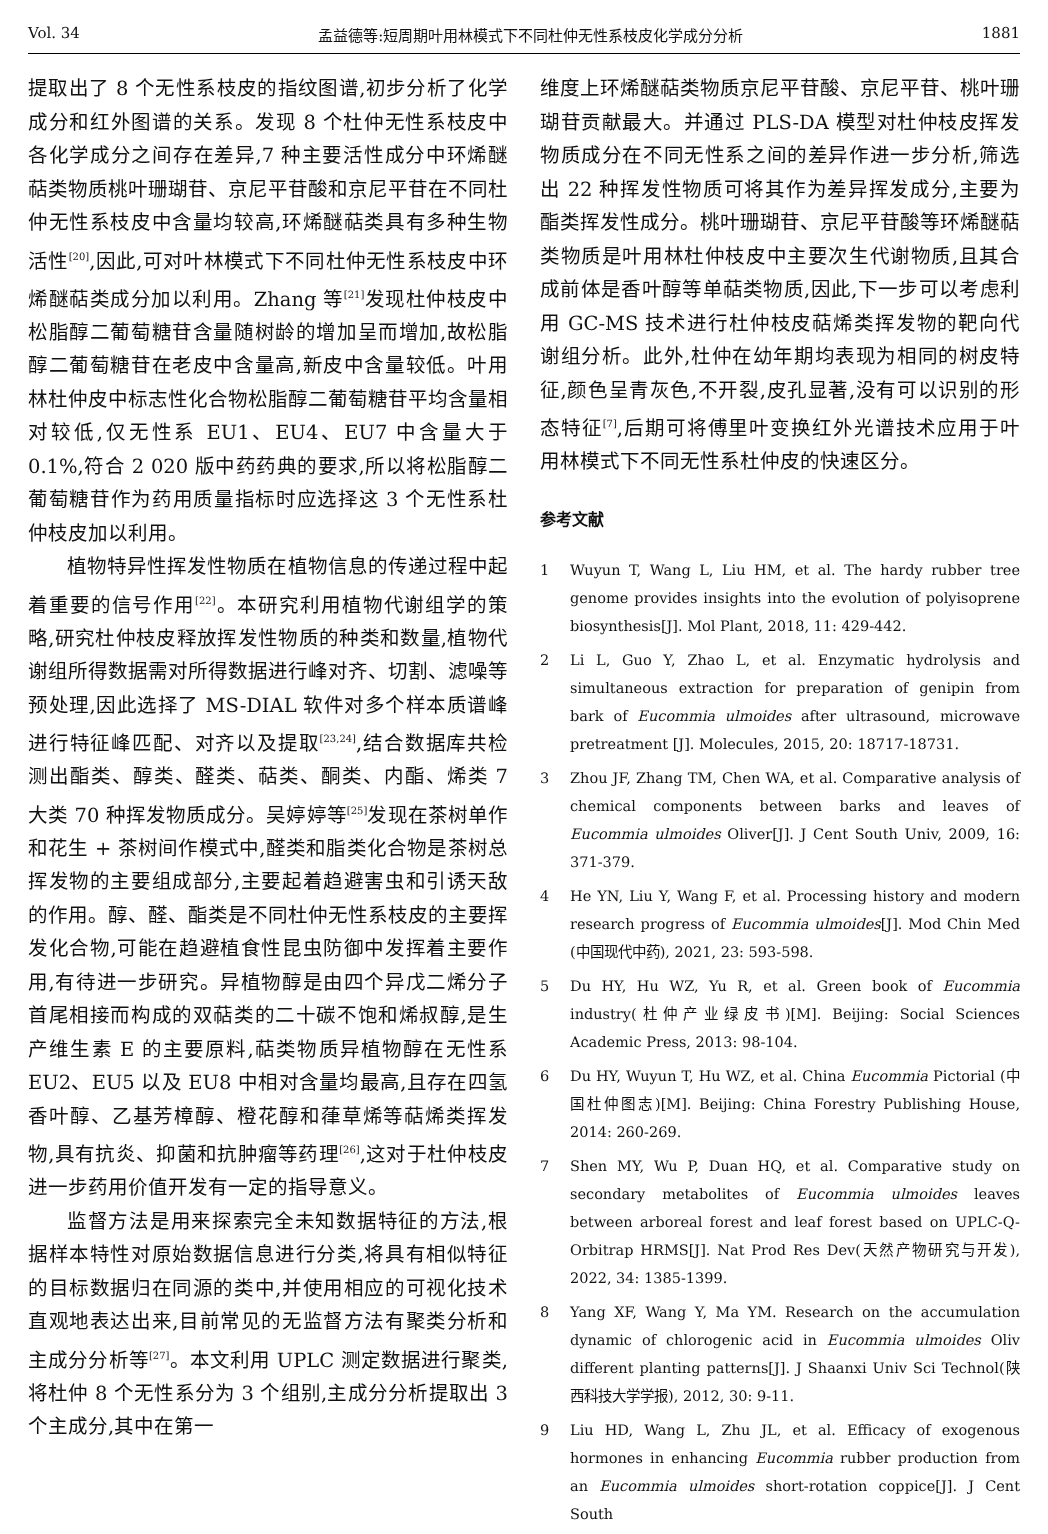Vol. 34 孟益德等:短周期叶用林模式下不同杜仲无性系枝皮化学成分分析 1881
提取出了 8 个无性系枝皮的指纹图谱,初步分析了化学成分和红外图谱的关系。发现 8 个杜仲无性系枝皮中各化学成分之间存在差异,7 种主要活性成分中环烯醚萜类物质桃叶珊瑚苷、京尼平苷酸和京尼平苷在不同杜仲无性系枝皮中含量均较高,环烯醚萜类具有多种生物活性<sup>[20]</sup>,因此,可对叶林模式下不同杜仲无性系枝皮中环烯醚萜类成分加以利用。Zhang 等<sup>[21]</sup>发现杜仲枝皮中松脂醇二葡萄糖苷含量随树龄的增加呈而增加,故松脂醇二葡萄糖苷在老皮中含量高,新皮中含量较低。叶用林杜仲皮中标志性化合物松脂醇二葡萄糖苷平均含量相对较低,仅无性系 EU1、EU4、EU7 中含量大于 0.1%,符合 2 020 版中药药典的要求,所以将松脂醇二葡萄糖苷作为药用质量指标时应选择这 3 个无性系杜仲枝皮加以利用。
植物特异性挥发性物质在植物信息的传递过程中起着重要的信号作用<sup>[22]</sup>。本研究利用植物代谢组学的策略,研究杜仲枝皮释放挥发性物质的种类和数量,植物代谢组所得数据需对所得数据进行峰对齐、切割、滤噪等预处理,因此选择了 MS-DIAL 软件对多个样本质谱峰进行特征峰匹配、对齐以及提取<sup>[23,24]</sup>,结合数据库共检测出酯类、醇类、醛类、萜类、酮类、内酯、烯类 7 大类 70 种挥发物质成分。吴婷婷等<sup>[25]</sup>发现在茶树单作和花生 + 茶树间作模式中,醛类和脂类化合物是茶树总挥发物的主要组成部分,主要起着趋避害虫和引诱天敌的作用。醇、醛、酯类是不同杜仲无性系枝皮的主要挥发化合物,可能在趋避植食性昆虫防御中发挥着主要作用,有待进一步研究。异植物醇是由四个异戊二烯分子首尾相接而构成的双萜类的二十碳不饱和烯叔醇,是生产维生素 E 的主要原料,萜类物质异植物醇在无性系 EU2、EU5 以及 EU8 中相对含量均最高,且存在四氢香叶醇、乙基芳樟醇、橙花醇和葎草烯等萜烯类挥发物,具有抗炎、抑菌和抗肿瘤等药理<sup>[26]</sup>,这对于杜仲枝皮进一步药用价值开发有一定的指导意义。
监督方法是用来探索完全未知数据特征的方法,根据样本特性对原始数据信息进行分类,将具有相似特征的目标数据归在同源的类中,并使用相应的可视化技术直观地表达出来,目前常见的无监督方法有聚类分析和主成分分析等<sup>[27]</sup>。本文利用 UPLC 测定数据进行聚类,将杜仲 8 个无性系分为 3 个组别,主成分分析提取出 3 个主成分,其中在第一
维度上环烯醚萜类物质京尼平苷酸、京尼平苷、桃叶珊瑚苷贡献最大。并通过 PLS-DA 模型对杜仲枝皮挥发物质成分在不同无性系之间的差异作进一步分析,筛选出 22 种挥发性物质可将其作为差异挥发成分,主要为酯类挥发性成分。桃叶珊瑚苷、京尼平苷酸等环烯醚萜类物质是叶用林杜仲枝皮中主要次生代谢物质,且其合成前体是香叶醇等单萜类物质,因此,下一步可以考虑利用 GC-MS 技术进行杜仲枝皮萜烯类挥发物的靶向代谢组分析。此外,杜仲在幼年期均表现为相同的树皮特征,颜色呈青灰色,不开裂,皮孔显著,没有可以识别的形态特征<sup>[7]</sup>,后期可将傅里叶变换红外光谱技术应用于叶用林模式下不同无性系杜仲皮的快速区分。
参考文献
1 Wuyun T, Wang L, Liu HM, et al. The hardy rubber tree genome provides insights into the evolution of polyisoprene biosynthesis[J]. Mol Plant, 2018, 11: 429-442.
2 Li L, Guo Y, Zhao L, et al. Enzymatic hydrolysis and simultaneous extraction for preparation of genipin from bark of Eucommia ulmoides after ultrasound, microwave pretreatment [J]. Molecules, 2015, 20: 18717-18731.
3 Zhou JF, Zhang TM, Chen WA, et al. Comparative analysis of chemical components between barks and leaves of Eucommia ulmoides Oliver[J]. J Cent South Univ, 2009, 16: 371-379.
4 He YN, Liu Y, Wang F, et al. Processing history and modern research progress of Eucommia ulmoides[J]. Mod Chin Med (中国现代中药), 2021, 23: 593-598.
5 Du HY, Hu WZ, Yu R, et al. Green book of Eucommia industry(杜仲产业绿皮书)[M]. Beijing: Social Sciences Academic Press, 2013: 98-104.
6 Du HY, Wuyun T, Hu WZ, et al. China Eucommia Pictorial (中国杜仲图志)[M]. Beijing: China Forestry Publishing House, 2014: 260-269.
7 Shen MY, Wu P, Duan HQ, et al. Comparative study on secondary metabolites of Eucommia ulmoides leaves between arboreal forest and leaf forest based on UPLC-Q-Orbitrap HRMS[J]. Nat Prod Res Dev(天然产物研究与开发), 2022, 34: 1385-1399.
8 Yang XF, Wang Y, Ma YM. Research on the accumulation dynamic of chlorogenic acid in Eucommia ulmoides Oliv different planting patterns[J]. J Shaanxi Univ Sci Technol(陕西科技大学学报), 2012, 30: 9-11.
9 Liu HD, Wang L, Zhu JL, et al. Efficacy of exogenous hormones in enhancing Eucommia rubber production from an Eucommia ulmoides short-rotation coppice[J]. J Cent South